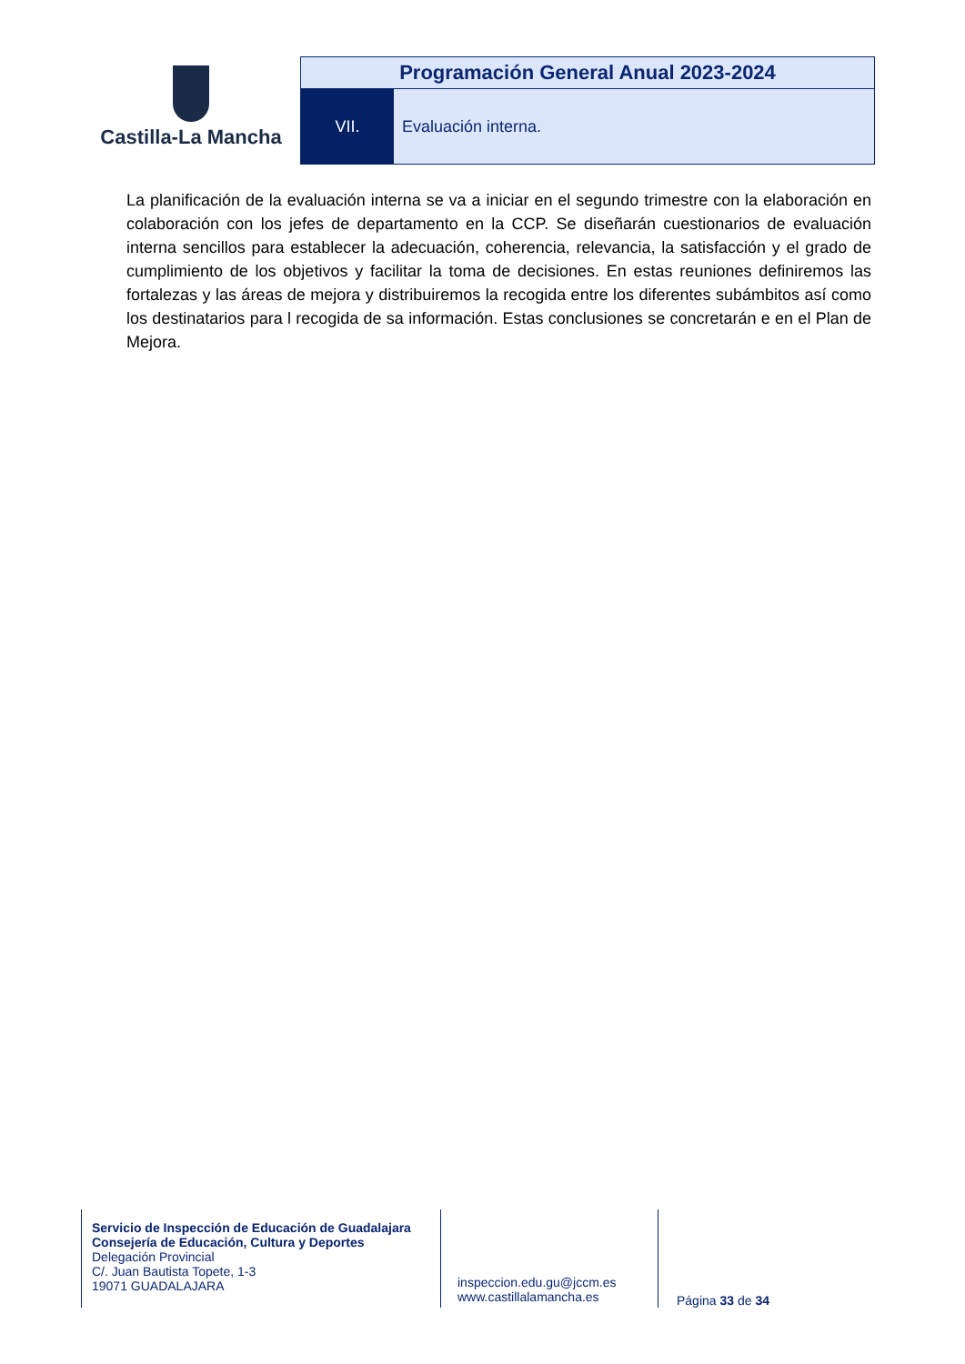Castilla-La Mancha
Programación General Anual 2023-2024
VII. Evaluación interna.
La planificación de la evaluación interna se va a iniciar en el segundo trimestre con la elaboración en colaboración con los jefes de departamento en la CCP. Se diseñarán cuestionarios de evaluación interna sencillos para establecer la adecuación, coherencia, relevancia, la satisfacción y el grado de cumplimiento de los objetivos y facilitar la toma de decisiones. En estas reuniones definiremos las fortalezas y las áreas de mejora y distribuiremos la recogida entre los diferentes subámbitos así como los destinatarios para l recogida de sa información. Estas conclusiones se concretarán e en el Plan de Mejora.
Servicio de Inspección de Educación de Guadalajara
Consejería de Educación, Cultura y Deportes
Delegación Provincial
C/. Juan Bautista Topete, 1-3
19071 GUADALAJARA
inspeccion.edu.gu@jccm.es
www.castillalamancha.es
Página 33 de 34